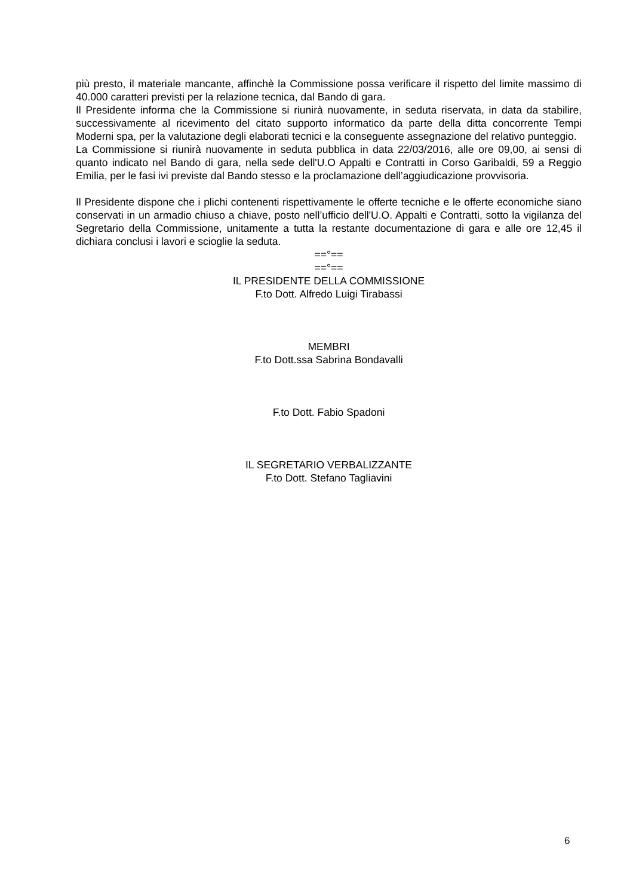più presto, il materiale mancante, affinchè la Commissione possa verificare il rispetto del limite massimo di 40.000 caratteri previsti per la relazione tecnica, dal Bando di gara.
Il Presidente informa che la Commissione si riunirà nuovamente, in seduta riservata, in data da stabilire, successivamente al ricevimento del citato supporto informatico da parte della ditta concorrente Tempi Moderni spa, per la valutazione degli elaborati tecnici e la conseguente assegnazione del relativo punteggio.
La Commissione si riunirà nuovamente in seduta pubblica in data 22/03/2016, alle ore 09,00, ai sensi di quanto indicato nel Bando di gara, nella sede dell'U.O Appalti e Contratti in Corso Garibaldi, 59 a Reggio Emilia, per le fasi ivi previste dal Bando stesso e la proclamazione dell’aggiudicazione provvisoria.
Il Presidente dispone che i plichi contenenti rispettivamente le offerte tecniche e le offerte economiche siano conservati in un armadio chiuso a chiave, posto nell’ufficio dell'U.O. Appalti e Contratti, sotto la vigilanza del Segretario della Commissione, unitamente a tutta la restante documentazione di gara e alle ore 12,45 il dichiara conclusi i lavori e scioglie la seduta.
==°==
==°==
IL PRESIDENTE DELLA COMMISSIONE
F.to Dott. Alfredo Luigi Tirabassi
MEMBRI
F.to Dott.ssa Sabrina Bondavalli
F.to Dott. Fabio Spadoni
IL SEGRETARIO VERBALIZZANTE
F.to Dott. Stefano Tagliavini
6